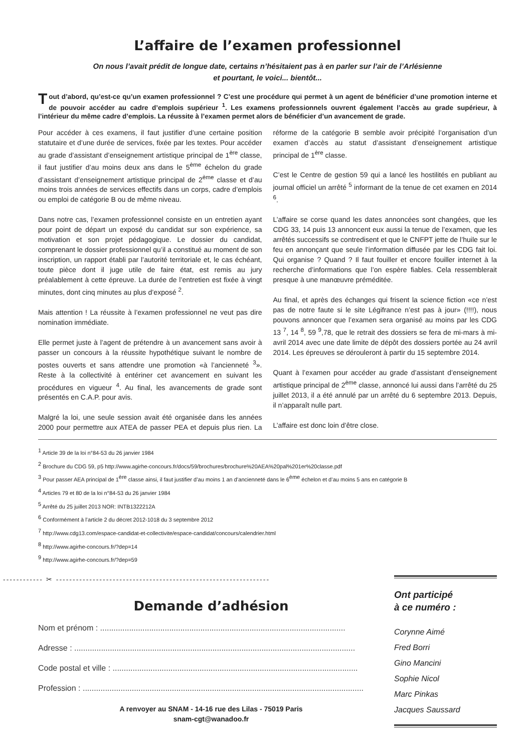L’affaire de l’examen professionnel
On nous l’avait prédit de longue date, certains n’hésitaient pas à en parler sur l’air de l’Arlésienne
et pourtant, le voici... bientôt...
Tout d’abord, qu’est-ce qu’un examen professionnel ? C’est une procédure qui permet à un agent de bénéficier d’une promotion interne et de pouvoir accéder au cadre d’emplois supérieur <sup>1</sup>. Les examens professionnels ouvrent également l’accès au grade supérieur, à l’intérieur du même cadre d’emplois. La réussite à l’examen permet alors de bénéficier d’un avancement de grade.
Pour accéder à ces examens, il faut justifier d’une certaine position statutaire et d’une durée de services, fixée par les textes. Pour accéder au grade d’assistant d’enseignement artistique principal de 1<sup>ère</sup> classe, il faut justifier d’au moins deux ans dans le 5<sup>ème</sup> échelon du grade d’assistant d’enseignement artistique principal de 2<sup>ème</sup> classe et d’au moins trois années de services effectifs dans un corps, cadre d’emplois ou emploi de catégorie B ou de même niveau.
Dans notre cas, l’examen professionnel consiste en un entretien ayant pour point de départ un exposé du candidat sur son expérience, sa motivation et son projet pédagogique. Le dossier du candidat, comprenant le dossier professionnel qu’il a constitué au moment de son inscription, un rapport établi par l’autorité territoriale et, le cas échéant, toute pièce dont il juge utile de faire état, est remis au jury préalablement à cette épreuve. La durée de l’entretien est fixée à vingt minutes, dont cinq minutes au plus d’exposé <sup>2</sup>.
Mais attention ! La réussite à l’examen professionnel ne veut pas dire nomination immédiate.
Elle permet juste à l’agent de prétendre à un avancement sans avoir à passer un concours à la réussite hypothétique suivant le nombre de postes ouverts et sans attendre une promotion «à l’ancienneté <sup>3</sup>». Reste à la collectivité à entériner cet avancement en suivant les procédures en vigueur <sup>4</sup>. Au final, les avancements de grade sont présentés en C.A.P. pour avis.
Malgré la loi, une seule session avait été organisée dans les années 2000 pour permettre aux ATEA de passer PEA et depuis plus rien. La réforme de la catégorie B semble avoir précipité l’organisation d’un examen d’accès au statut d’assistant d’enseignement artistique principal de 1<sup>ère</sup> classe.
C’est le Centre de gestion 59 qui a lancé les hostilités en publiant au journal officiel un arrêté <sup>5</sup> informant de la tenue de cet examen en 2014 <sup>6</sup>.
L’affaire se corse quand les dates annoncées sont changées, que les CDG 33, 14 puis 13 annoncent eux aussi la tenue de l’examen, que les arrêtés successifs se contredisent et que le CNFPT jette de l’huile sur le feu en annonçant que seule l’information diffusée par les CDG fait loi. Qui organise ? Quand ? Il faut fouiller et encore fouiller internet à la recherche d’informations que l’on espère fiables. Cela ressemblerait presque à une manœuvre préméditée.
Au final, et après des échanges qui frisent la science fiction «ce n’est pas de notre faute si le site Légifrance n’est pas à jour» (!!!!), nous pouvons annoncer que l’examen sera organisé au moins par les CDG 13 <sup>7</sup>, 14 <sup>8</sup>, 59 <sup>9</sup>,78, que le retrait des dossiers se fera de mi-mars à mi-avril 2014 avec une date limite de dépôt des dossiers portée au 24 avril 2014. Les épreuves se dérouleront à partir du 15 septembre 2014.
Quant à l’examen pour accéder au grade d’assistant d’enseignement artistique principal de 2<sup>ème</sup> classe, annoncé lui aussi dans l’arrêté du 25 juillet 2013, il a été annulé par un arrêté du 6 septembre 2013. Depuis, il n’apparaît nulle part.
L’affaire est donc loin d’être close.
<sup>1</sup> Article 39 de la loi n°84-53 du 26 janvier 1984
<sup>2</sup> Brochure du CDG 59, p5 http://www.agirhe-concours.fr/docs/59/brochures/brochure%20AEA%20pal%201er%20classe.pdf
<sup>3</sup> Pour passer AEA principal de 1<sup>ère</sup> classe ainsi, il faut justifier d’au moins 1 an d’ancienneté dans le 6<sup>ème</sup> échelon et d’au moins 5 ans en catégorie B
<sup>4</sup> Articles 79 et 80 de la loi n°84-53 du 26 janvier 1984
<sup>5</sup> Arrêté du 25 juillet 2013 NOR: INTB1322212A
<sup>6</sup> Conformément à l’article 2 du décret 2012-1018 du 3 septembre 2012
<sup>7</sup> http://www.cdg13.com/espace-candidat-et-collectivite/espace-candidat/concours/calendrier.html
<sup>8</sup> http://www.agirhe-concours.fr/?dep=14
<sup>9</sup> http://www.agirhe-concours.fr/?dep=59
------------ ✂ ----------------------------------------------------------------
Demande d’adhésion
Nom et prénom : ..............................................................................................................
Adresse : ..............................................................................................................................
Code postal et ville : ..............................................................................................................
Profession : ..............................................................................................................................
A renvoyer au SNAM - 14-16 rue des Lilas - 75019 Paris
snam-cgt@wanadoo.fr
Ont participé
à ce numéro :
Corynne Aimé
Fred Borri
Gino Mancini
Sophie Nicol
Marc Pinkas
Jacques Saussard